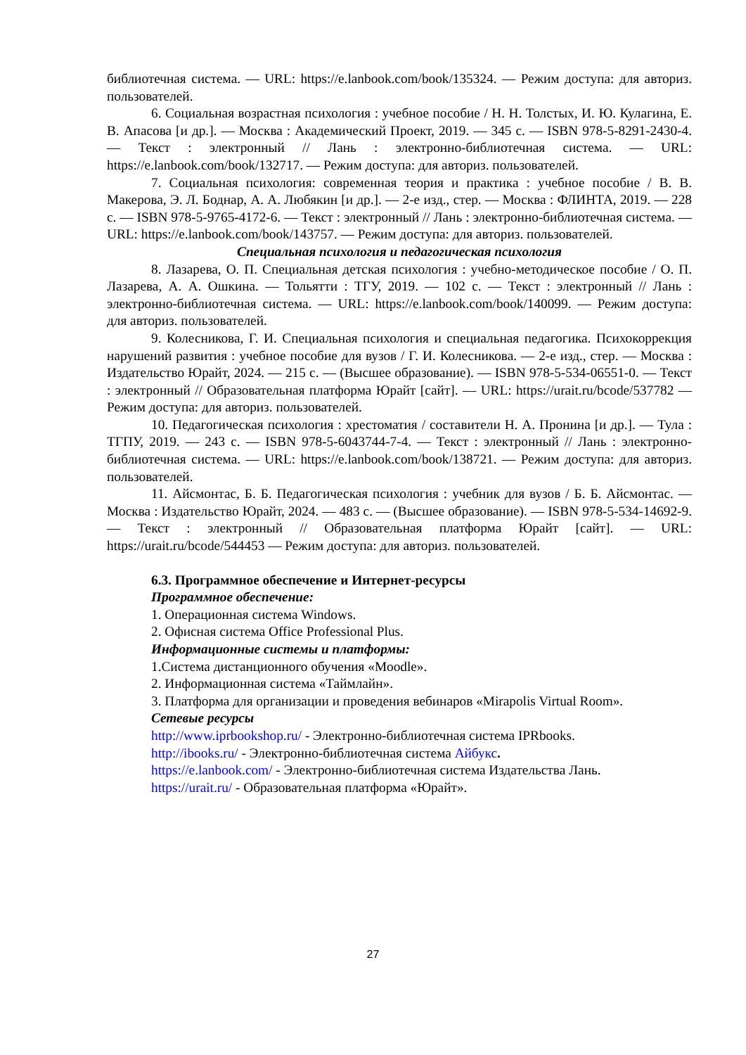библиотечная система. — URL: https://e.lanbook.com/book/135324. — Режим доступа: для авториз. пользователей.
6. Социальная возрастная психология : учебное пособие / Н. Н. Толстых, И. Ю. Кулагина, Е. В. Апасова [и др.]. — Москва : Академический Проект, 2019. — 345 с. — ISBN 978-5-8291-2430-4. — Текст : электронный // Лань : электронно-библиотечная система. — URL: https://e.lanbook.com/book/132717. — Режим доступа: для авториз. пользователей.
7. Социальная психология: современная теория и практика : учебное пособие / В. В. Макерова, Э. Л. Боднар, А. А. Любякин [и др.]. — 2-е изд., стер. — Москва : ФЛИНТА, 2019. — 228 с. — ISBN 978-5-9765-4172-6. — Текст : электронный // Лань : электронно-библиотечная система. — URL: https://e.lanbook.com/book/143757. — Режим доступа: для авториз. пользователей.
Специальная психология и педагогическая психология
8. Лазарева, О. П. Специальная детская психология : учебно-методическое пособие / О. П. Лазарева, А. А. Ошкина. — Тольятти : ТГУ, 2019. — 102 с. — Текст : электронный // Лань : электронно-библиотечная система. — URL: https://e.lanbook.com/book/140099. — Режим доступа: для авториз. пользователей.
9. Колесникова, Г. И. Специальная психология и специальная педагогика. Психокоррекция нарушений развития : учебное пособие для вузов / Г. И. Колесникова. — 2-е изд., стер. — Москва : Издательство Юрайт, 2024. — 215 с. — (Высшее образование). — ISBN 978-5-534-06551-0. — Текст : электронный // Образовательная платформа Юрайт [сайт]. — URL: https://urait.ru/bcode/537782 — Режим доступа: для авториз. пользователей.
10. Педагогическая психология : хрестоматия / составители Н. А. Пронина [и др.]. — Тула : ТГПУ, 2019. — 243 с. — ISBN 978-5-6043744-7-4. — Текст : электронный // Лань : электронно-библиотечная система. — URL: https://e.lanbook.com/book/138721. — Режим доступа: для авториз. пользователей.
11. Айсмонтас, Б. Б. Педагогическая психология : учебник для вузов / Б. Б. Айсмонтас. — Москва : Издательство Юрайт, 2024. — 483 с. — (Высшее образование). — ISBN 978-5-534-14692-9. — Текст : электронный // Образовательная платформа Юрайт [сайт]. — URL: https://urait.ru/bcode/544453 — Режим доступа: для авториз. пользователей.
6.3. Программное обеспечение и Интернет-ресурсы
Программное обеспечение:
1. Операционная система Windows.
2. Офисная система Office Professional Plus.
Информационные системы и платформы:
1.Система дистанционного обучения «Moodle».
2. Информационная система «Таймлайн».
3. Платформа для организации и проведения вебинаров «Mirapolis Virtual Room».
Сетевые ресурсы
http://www.iprbookshop.ru/ - Электронно-библиотечная система IPRbooks.
http://ibooks.ru/ - Электронно-библиотечная система Айбукс.
https://e.lanbook.com/ - Электронно-библиотечная система Издательства Лань.
https://urait.ru/ - Образовательная платформа «Юрайт».
27